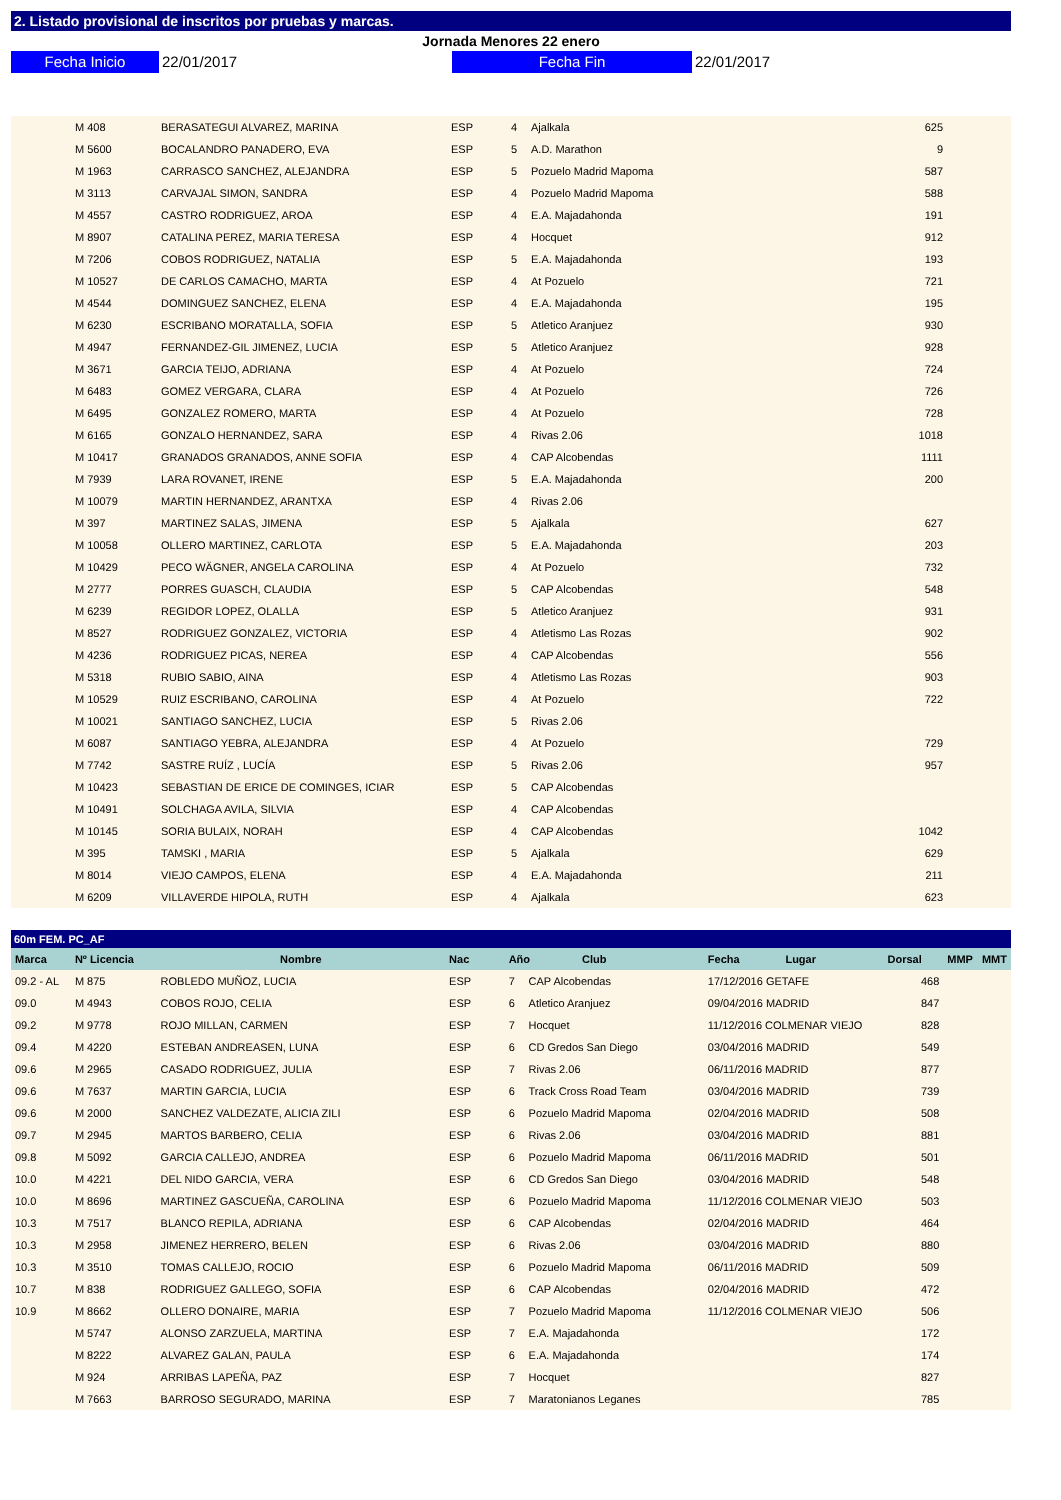2. Listado provisional de inscritos por pruebas y marcas.
Jornada Menores 22 enero
Fecha Inicio 22/01/2017 Fecha Fin 22/01/2017
| | M 408 | BERASATEGUI ALVAREZ, MARINA | ESP | 4 | Ajalkala | | 625 | |
| | M 5600 | BOCALANDRO PANADERO, EVA | ESP | 5 | A.D. Marathon | | 9 | |
| | M 1963 | CARRASCO SANCHEZ, ALEJANDRA | ESP | 5 | Pozuelo Madrid Mapoma | | 587 | |
| | M 3113 | CARVAJAL SIMON, SANDRA | ESP | 4 | Pozuelo Madrid Mapoma | | 588 | |
| | M 4557 | CASTRO RODRIGUEZ, AROA | ESP | 4 | E.A. Majadahonda | | 191 | |
| | M 8907 | CATALINA PEREZ, MARIA TERESA | ESP | 4 | Hocquet | | 912 | |
| | M 7206 | COBOS RODRIGUEZ, NATALIA | ESP | 5 | E.A. Majadahonda | | 193 | |
| | M 10527 | DE CARLOS CAMACHO, MARTA | ESP | 4 | At Pozuelo | | 721 | |
| | M 4544 | DOMINGUEZ SANCHEZ, ELENA | ESP | 4 | E.A. Majadahonda | | 195 | |
| | M 6230 | ESCRIBANO MORATALLA, SOFIA | ESP | 5 | Atletico Aranjuez | | 930 | |
| | M 4947 | FERNANDEZ-GIL JIMENEZ, LUCIA | ESP | 5 | Atletico Aranjuez | | 928 | |
| | M 3671 | GARCIA TEIJO, ADRIANA | ESP | 4 | At Pozuelo | | 724 | |
| | M 6483 | GOMEZ VERGARA, CLARA | ESP | 4 | At Pozuelo | | 726 | |
| | M 6495 | GONZALEZ ROMERO, MARTA | ESP | 4 | At Pozuelo | | 728 | |
| | M 6165 | GONZALO HERNANDEZ, SARA | ESP | 4 | Rivas 2.06 | | 1018 | |
| | M 10417 | GRANADOS GRANADOS, ANNE SOFIA | ESP | 4 | CAP Alcobendas | | 1111 | |
| | M 7939 | LARA ROVANET, IRENE | ESP | 5 | E.A. Majadahonda | | 200 | |
| | M 10079 | MARTIN HERNANDEZ, ARANTXA | ESP | 4 | Rivas 2.06 | | | |
| | M 397 | MARTINEZ SALAS, JIMENA | ESP | 5 | Ajalkala | | 627 | |
| | M 10058 | OLLERO MARTINEZ, CARLOTA | ESP | 5 | E.A. Majadahonda | | 203 | |
| | M 10429 | PECO WÄGNER, ANGELA CAROLINA | ESP | 4 | At Pozuelo | | 732 | |
| | M 2777 | PORRES GUASCH, CLAUDIA | ESP | 5 | CAP Alcobendas | | 548 | |
| | M 6239 | REGIDOR LOPEZ, OLALLA | ESP | 5 | Atletico Aranjuez | | 931 | |
| | M 8527 | RODRIGUEZ GONZALEZ, VICTORIA | ESP | 4 | Atletismo Las Rozas | | 902 | |
| | M 4236 | RODRIGUEZ PICAS, NEREA | ESP | 4 | CAP Alcobendas | | 556 | |
| | M 5318 | RUBIO SABIO, AINA | ESP | 4 | Atletismo Las Rozas | | 903 | |
| | M 10529 | RUIZ ESCRIBANO, CAROLINA | ESP | 4 | At Pozuelo | | 722 | |
| | M 10021 | SANTIAGO SANCHEZ, LUCIA | ESP | 5 | Rivas 2.06 | | | |
| | M 6087 | SANTIAGO YEBRA, ALEJANDRA | ESP | 4 | At Pozuelo | | 729 | |
| | M 7742 | SASTRE RUÍZ , LUCÍA | ESP | 5 | Rivas 2.06 | | 957 | |
| | M 10423 | SEBASTIAN DE ERICE DE COMINGES, ICIAR | ESP | 5 | CAP Alcobendas | | | |
| | M 10491 | SOLCHAGA AVILA, SILVIA | ESP | 4 | CAP Alcobendas | | | |
| | M 10145 | SORIA BULAIX, NORAH | ESP | 4 | CAP Alcobendas | | 1042 | |
| | M 395 | TAMSKI , MARIA | ESP | 5 | Ajalkala | | 629 | |
| | M 8014 | VIEJO CAMPOS, ELENA | ESP | 4 | E.A. Majadahonda | | 211 | |
| | M 6209 | VILLAVERDE HIPOLA, RUTH | ESP | 4 | Ajalkala | | 623 | |
60m FEM. PC_AF
| Marca | Nº Licencia | Nombre | Nac | Año Club | | Fecha Lugar | Dorsal | MMP MMT |
| --- | --- | --- | --- | --- | --- | --- | --- | --- |
| 09.2 - AL | M 875 | ROBLEDO MUÑOZ, LUCIA | ESP | 7 | CAP Alcobendas | 17/12/2016 GETAFE | 468 | |
| 09.0 | M 4943 | COBOS ROJO, CELIA | ESP | 6 | Atletico Aranjuez | 09/04/2016 MADRID | 847 | |
| 09.2 | M 9778 | ROJO MILLAN, CARMEN | ESP | 7 | Hocquet | 11/12/2016 COLMENAR VIEJO | 828 | |
| 09.4 | M 4220 | ESTEBAN ANDREASEN, LUNA | ESP | 6 | CD Gredos San Diego | 03/04/2016 MADRID | 549 | |
| 09.6 | M 2965 | CASADO RODRIGUEZ, JULIA | ESP | 7 | Rivas 2.06 | 06/11/2016 MADRID | 877 | |
| 09.6 | M 7637 | MARTIN GARCIA, LUCIA | ESP | 6 | Track Cross Road Team | 03/04/2016 MADRID | 739 | |
| 09.6 | M 2000 | SANCHEZ VALDEZATE, ALICIA ZILI | ESP | 6 | Pozuelo Madrid Mapoma | 02/04/2016 MADRID | 508 | |
| 09.7 | M 2945 | MARTOS BARBERO, CELIA | ESP | 6 | Rivas 2.06 | 03/04/2016 MADRID | 881 | |
| 09.8 | M 5092 | GARCIA CALLEJO, ANDREA | ESP | 6 | Pozuelo Madrid Mapoma | 06/11/2016 MADRID | 501 | |
| 10.0 | M 4221 | DEL NIDO GARCIA, VERA | ESP | 6 | CD Gredos San Diego | 03/04/2016 MADRID | 548 | |
| 10.0 | M 8696 | MARTINEZ GASCUEÑA, CAROLINA | ESP | 6 | Pozuelo Madrid Mapoma | 11/12/2016 COLMENAR VIEJO | 503 | |
| 10.3 | M 7517 | BLANCO REPILA, ADRIANA | ESP | 6 | CAP Alcobendas | 02/04/2016 MADRID | 464 | |
| 10.3 | M 2958 | JIMENEZ HERRERO, BELEN | ESP | 6 | Rivas 2.06 | 03/04/2016 MADRID | 880 | |
| 10.3 | M 3510 | TOMAS CALLEJO, ROCIO | ESP | 6 | Pozuelo Madrid Mapoma | 06/11/2016 MADRID | 509 | |
| 10.7 | M 838 | RODRIGUEZ GALLEGO, SOFIA | ESP | 6 | CAP Alcobendas | 02/04/2016 MADRID | 472 | |
| 10.9 | M 8662 | OLLERO DONAIRE, MARIA | ESP | 7 | Pozuelo Madrid Mapoma | 11/12/2016 COLMENAR VIEJO | 506 | |
| | M 5747 | ALONSO ZARZUELA, MARTINA | ESP | 7 | E.A. Majadahonda | | 172 | |
| | M 8222 | ALVAREZ GALAN, PAULA | ESP | 6 | E.A. Majadahonda | | 174 | |
| | M 924 | ARRIBAS LAPEÑA, PAZ | ESP | 7 | Hocquet | | 827 | |
| | M 7663 | BARROSO SEGURADO, MARINA | ESP | 7 | Maratonianos Leganes | | 785 | |